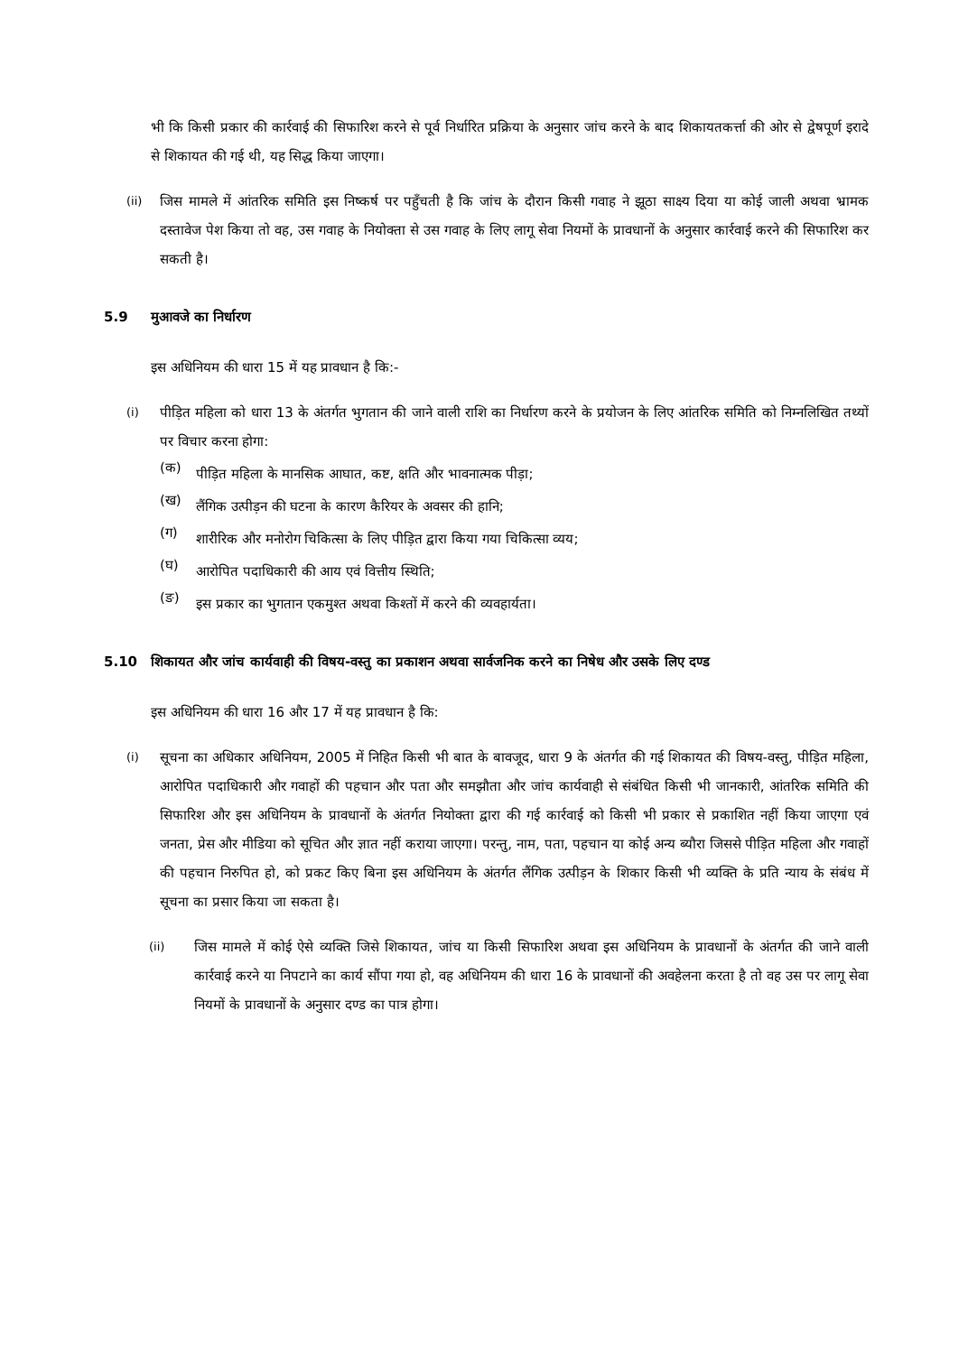भी कि किसी प्रकार की कार्रवाई की सिफारिश करने से पूर्व निर्धारित प्रक्रिया के अनुसार जांच करने के बाद शिकायतकर्त्ता की ओर से द्वेषपूर्ण इरादे से शिकायत की गई थी, यह सिद्ध किया जाएगा।
(ii)
जिस मामले में आंतरिक समिति इस निष्कर्ष पर पहुँचती है कि जांच के दौरान किसी गवाह ने झूठा साक्ष्य दिया या कोई जाली अथवा भ्रामक दस्तावेज पेश किया तो वह, उस गवाह के नियोक्ता से उस गवाह के लिए लागू सेवा नियमों के प्रावधानों के अनुसार कार्रवाई करने की सिफारिश कर सकती है।
5.9 मुआवजे का निर्धारण
इस अधिनियम की धारा 15 में यह प्रावधान है कि:-
(i)
पीड़ित महिला को धारा 13 के अंतर्गत भुगतान की जाने वाली राशि का निर्धारण करने के प्रयोजन के लिए आंतरिक समिति को निम्नलिखित तथ्यों पर विचार करना होगा:
(क)
पीड़ित महिला के मानसिक आघात, कष्ट, क्षति और भावनात्मक पीड़ा;
(ख)
लैंगिक उत्पीड़न की घटना के कारण कैरियर के अवसर की हानि;
(ग)
शारीरिक और मनोरोग चिकित्सा के लिए पीड़ित द्वारा किया गया चिकित्सा व्यय;
(घ)
आरोपित पदाधिकारी की आय एवं वित्तीय स्थिति;
(ङ)
इस प्रकार का भुगतान एकमुश्त अथवा किश्तों में करने की व्यवहार्यता।
5.10 शिकायत और जांच कार्यवाही की विषय-वस्तु का प्रकाशन अथवा सार्वजनिक करने का निषेध और उसके लिए दण्ड
इस अधिनियम की धारा 16 और 17 में यह प्रावधान है कि:
(i)
सूचना का अधिकार अधिनियम, 2005 में निहित किसी भी बात के बावजूद, धारा 9 के अंतर्गत की गई शिकायत की विषय-वस्तु, पीड़ित महिला, आरोपित पदाधिकारी और गवाहों की पहचान और पता और समझौता और जांच कार्यवाही से संबंधित किसी भी जानकारी, आंतरिक समिति की सिफारिश और इस अधिनियम के प्रावधानों के अंतर्गत नियोक्ता द्वारा की गई कार्रवाई को किसी भी प्रकार से प्रकाशित नहीं किया जाएगा एवं जनता, प्रेस और मीडिया को सूचित और ज्ञात नहीं कराया जाएगा। परन्तु, नाम, पता, पहचान या कोई अन्य ब्यौरा जिससे पीड़ित महिला और गवाहों की पहचान निरुपित हो, को प्रकट किए बिना इस अधिनियम के अंतर्गत लैंगिक उत्पीड़न के शिकार किसी भी व्यक्ति के प्रति न्याय के संबंध में सूचना का प्रसार किया जा सकता है।
(ii)
जिस मामले में कोई ऐसे व्यक्ति जिसे शिकायत, जांच या किसी सिफारिश अथवा इस अधिनियम के प्रावधानों के अंतर्गत की जाने वाली कार्रवाई करने या निपटाने का कार्य सौंपा गया हो, वह अधिनियम की धारा 16 के प्रावधानों की अवहेलना करता है तो वह उस पर लागू सेवा नियमों के प्रावधानों के अनुसार दण्ड का पात्र होगा।